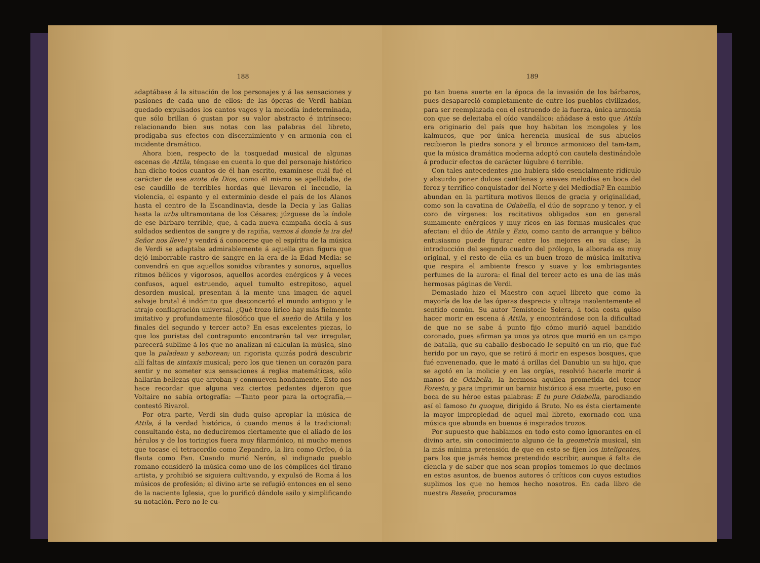188
adaptábase á la situación de los personajes y á las sensaciones y pasiones de cada uno de ellos: de las óperas de Verdi habían quedado expulsados los cantos vagos y la melodía indeterminada, que sólo brillan ó gustan por su valor abstracto é intrínseco: relacionando bien sus notas con las palabras del libreto, prodigaba sus efectos con discernimiento y en armonía con el incidente dramático.
Ahora bien, respecto de la tosquedad musical de algunas escenas de Attila, téngase en cuenta lo que del personaje histórico han dicho todos cuantos de él han escrito, examínese cuál fué el carácter de ese azote de Dios, como él mismo se apellidaba, de ese caudillo de terribles hordas que llevaron el incendio, la violencia, el espanto y el exterminio desde el país de los Alanos hasta el centro de la Escandinavia, desde la Decia y las Galias hasta la urbs ultramontana de los Césares; júzguese de la índole de ese bárbaro terrible, que, á cada nueva campaña decía á sus soldados sedientos de sangre y de rapiña, vamos á donde la ira del Señor nos lleve! y vendrá á conocerse que el espíritu de la música de Verdi se adaptaba admirablemente á aquella gran figura que dejó imborrable rastro de sangre en la era de la Edad Media: se convendrá en que aquellos sonidos vibrantes y sonoros, aquellos ritmos bélicos y vigorosos, aquellos acordes enérgicos y á veces confusos, aquel estruendo, aquel tumulto estrepitoso, aquel desorden musical, presentan á la mente una imagen de aquel salvaje brutal é indómito que desconcertó el mundo antiguo y le atrajo conflagración universal. ¿Qué trozo lírico hay más fielmente imitativo y profundamente filosófico que el sueño de Attila y los finales del segundo y tercer acto? En esas excelentes piezas, lo que los puristas del contrapunto encontrarán tal vez irregular, parecerá sublime á los que no analizan ni calculan la música, sino que la paladean y saborean; un rigorista quizás podrá descubrir allí faltas de sintaxis musical; pero los que tienen un corazón para sentir y no someter sus sensaciones á reglas matemáticas, sólo hallarán bellezas que arroban y conmueven hondamente. Esto nos hace recordar que alguna vez ciertos pedantes dijeron que Voltaire no sabía ortografía: —Tanto peor para la ortografía,—contestó Rivarol.
Por otra parte, Verdi sin duda quiso apropiar la música de Attila, á la verdad histórica, ó cuando menos á la tradicional: consultando ésta, no deduciremos ciertamente que el aliado de los hérulos y de los toringios fuera muy filarmónico, ni mucho menos que tocase el tetracordio como Zepandro, la lira como Orfeo, ó la flauta como Pan. Cuando murió Nerón, el indignado pueblo romano consideró la música como uno de los cómplices del tirano artista, y prohibió se siguiera cultivando, y expulsó de Roma á los músicos de profesión; el divino arte se refugió entonces en el seno de la naciente Iglesia, que lo purificó dándole asilo y simplificando su notación. Pero no le cu-
189
po tan buena suerte en la época de la invasión de los bárbaros, pues desapareció completamente de entre los pueblos civilizados, para ser reemplazada con el estruendo de la fuerza, única armonía con que se deleitaba el oído vandálico: añádase á esto que Attila era originario del país que hoy habitan los mongoles y los kalmucos, que por única herencia musical de sus abuelos recibieron la piedra sonora y el bronce armonioso del tam-tam, que la música dramática moderna adoptó con cautela destinándole á producir efectos de carácter lúgubre ó terrible.
Con tales antecedentes ¿no hubiera sido esencialmente ridículo y absurdo poner dulces cantilenas y suaves melodías en boca del feroz y terrífico conquistador del Norte y del Mediodía? En cambio abundan en la partitura motivos llenos de gracia y originalidad, como son la cavatina de Odabella, el dúo de soprano y tenor, y el coro de vírgenes: los recitativos obligados son en general sumamente enérgicos y muy ricos en las formas musicales que afectan: el dúo de Attila y Ezio, como canto de arranque y bélico entusiasmo puede figurar entre los mejores en su clase; la introducción del segundo cuadro del prólogo, la alborada es muy original, y el resto de ella es un buen trozo de música imitativa que respira el ambiente fresco y suave y los embriagantes perfumes de la aurora: el final del tercer acto es una de las más hermosas páginas de Verdi.
Demasiado hizo el Maestro con aquel libreto que como la mayoría de los de las óperas desprecia y ultraja insolentemente el sentido común. Su autor Temístocle Solera, á toda costa quiso hacer morir en escena á Attila, y encontrándose con la dificultad de que no se sabe á punto fijo cómo murió aquel bandido coronado, pues afirman ya unos ya otros que murió en un campo de batalla, que su caballo desbocado le sepultó en un río, que fué herido por un rayo, que se retiró á morir en espesos bosques, que fué envenenado, que le mató á orillas del Danubio un su hijo, que se agotó en la molicie y en las orgías, resolvió hacerle morir á manos de Odabella, la hermosa aquilea prometida del tenor Foresto, y para imprimir un barniz histórico á esa muerte, puso en boca de su héroe estas palabras: E tu pure Odabella, parodiando así el famoso tu quoque, dirigido á Bruto. No es ésta ciertamente la mayor impropiedad de aquel mal libreto, exornado con una música que abunda en buenos é inspirados trozos.
Por supuesto que hablamos en todo esto como ignorantes en el divino arte, sin conocimiento alguno de la geometría musical, sin la más mínima pretensión de que en esto se fijen los inteligentes, para los que jamás hemos pretendido escribir, aunque á falta de ciencia y de saber que nos sean propios tomemos lo que decimos en estos asuntos, de buenos autores ó críticos con cuyos estudios suplimos los que no hemos hecho nosotros. En cada libro de nuestra Reseña, procuramos